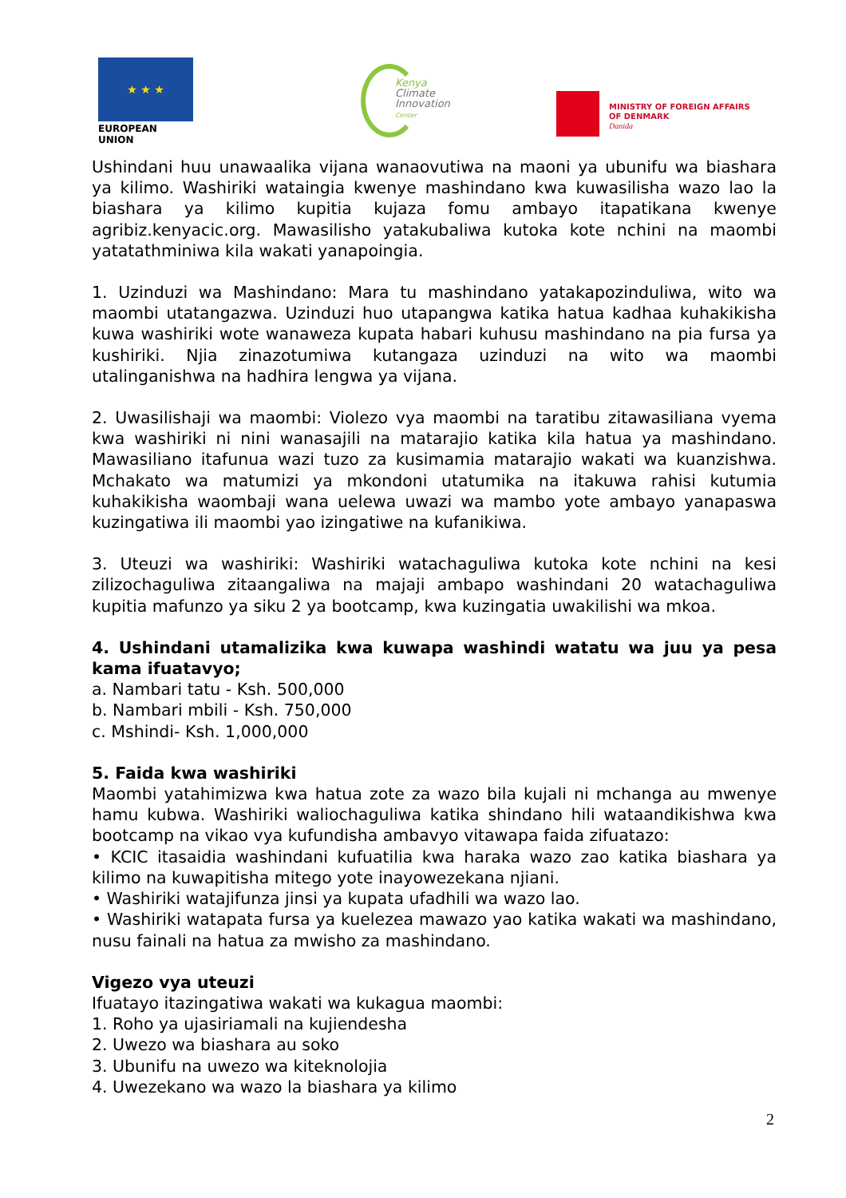★ ★ ★
EUROPEAN UNION
Kenya
Climate
Innovation
Center
MINISTRY OF FOREIGN AFFAIRS
OF DENMARK
Danida
Ushindani huu unawaalika vijana wanaovutiwa na maoni ya ubunifu wa biashara ya kilimo. Washiriki wataingia kwenye mashindano kwa kuwasilisha wazo lao la biashara ya kilimo kupitia kujaza fomu ambayo itapatikana kwenye agribiz.kenyacic.org. Mawasilisho yatakubaliwa kutoka kote nchini na maombi yatatathminiwa kila wakati yanapoingia.
1. Uzinduzi wa Mashindano: Mara tu mashindano yatakapozinduliwa, wito wa maombi utatangazwa. Uzinduzi huo utapangwa katika hatua kadhaa kuhakikisha kuwa washiriki wote wanaweza kupata habari kuhusu mashindano na pia fursa ya kushiriki. Njia zinazotumiwa kutangaza uzinduzi na wito wa maombi utalinganishwa na hadhira lengwa ya vijana.
2. Uwasilishaji wa maombi: Violezo vya maombi na taratibu zitawasiliana vyema kwa washiriki ni nini wanasajili na matarajio katika kila hatua ya mashindano. Mawasiliano itafunua wazi tuzo za kusimamia matarajio wakati wa kuanzishwa. Mchakato wa matumizi ya mkondoni utatumika na itakuwa rahisi kutumia kuhakikisha waombaji wana uelewa uwazi wa mambo yote ambayo yanapaswa kuzingatiwa ili maombi yao izingatiwe na kufanikiwa.
3. Uteuzi wa washiriki: Washiriki watachaguliwa kutoka kote nchini na kesi zilizochaguliwa zitaangaliwa na majaji ambapo washindani 20 watachaguliwa kupitia mafunzo ya siku 2 ya bootcamp, kwa kuzingatia uwakilishi wa mkoa.
4. Ushindani utamalizika kwa kuwapa washindi watatu wa juu ya pesa kama ifuatavyo;
a. Nambari tatu - Ksh. 500,000
b. Nambari mbili - Ksh. 750,000
c. Mshindi- Ksh. 1,000,000
5. Faida kwa washiriki
Maombi yatahimizwa kwa hatua zote za wazo bila kujali ni mchanga au mwenye hamu kubwa. Washiriki waliochaguliwa katika shindano hili wataandikishwa kwa bootcamp na vikao vya kufundisha ambavyo vitawapa faida zifuatazo:
• KCIC itasaidia washindani kufuatilia kwa haraka wazo zao katika biashara ya kilimo na kuwapitisha mitego yote inayowezekana njiani.
• Washiriki watajifunza jinsi ya kupata ufadhili wa wazo lao.
• Washiriki watapata fursa ya kuelezea mawazo yao katika wakati wa mashindano, nusu fainali na hatua za mwisho za mashindano.
Vigezo vya uteuzi
Ifuatayo itazingatiwa wakati wa kukagua maombi:
1. Roho ya ujasiriamali na kujiendesha
2. Uwezo wa biashara au soko
3. Ubunifu na uwezo wa kiteknolojia
4. Uwezekano wa wazo la biashara ya kilimo
2